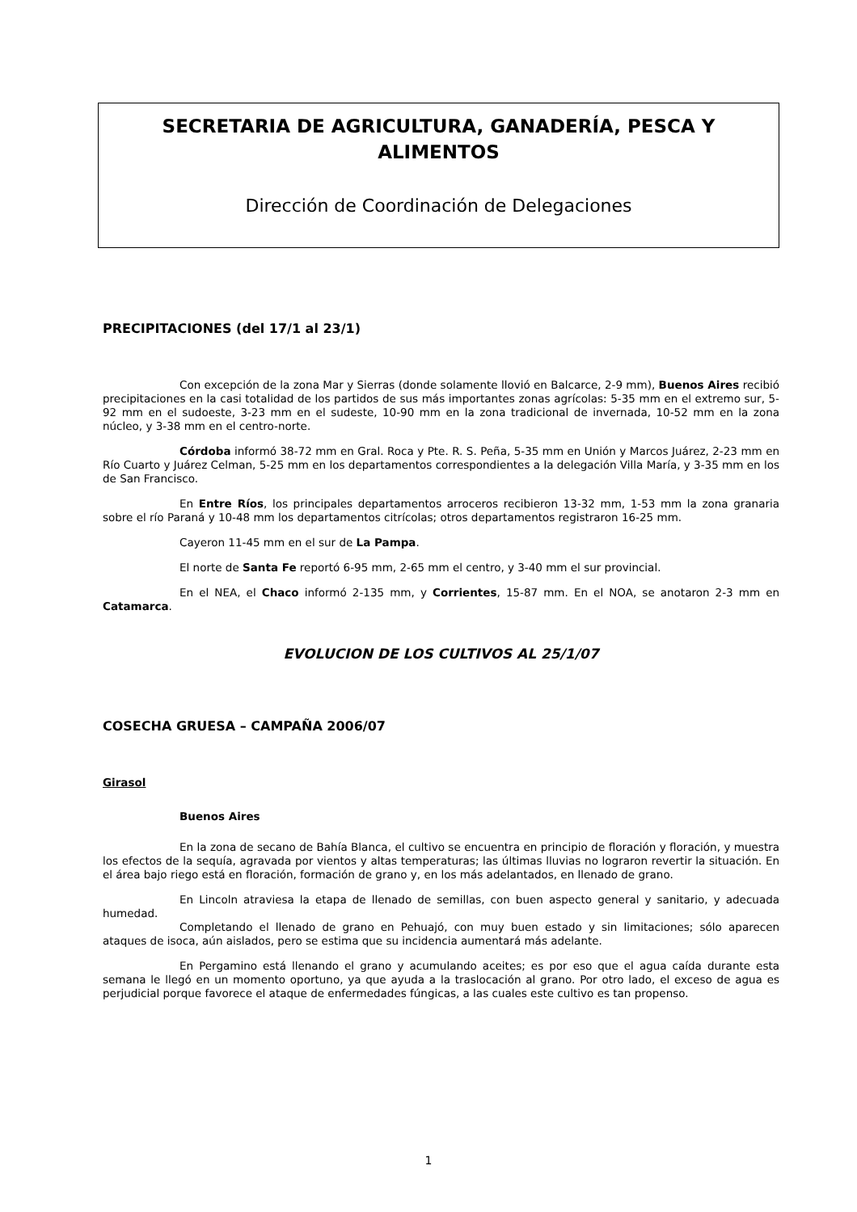SECRETARIA DE AGRICULTURA, GANADERÍA, PESCA Y ALIMENTOS
Dirección de Coordinación de Delegaciones
PRECIPITACIONES (del 17/1 al 23/1)
Con excepción de la zona Mar y Sierras (donde solamente llovió en Balcarce, 2-9 mm), Buenos Aires recibió precipitaciones en la casi totalidad de los partidos de sus más importantes zonas agrícolas: 5-35 mm en el extremo sur, 5-92 mm en el sudoeste, 3-23 mm en el sudeste, 10-90 mm en la zona tradicional de invernada, 10-52 mm en la zona núcleo, y 3-38 mm en el centro-norte.
Córdoba informó 38-72 mm en Gral. Roca y Pte. R. S. Peña, 5-35 mm en Unión y Marcos Juárez, 2-23 mm en Río Cuarto y Juárez Celman, 5-25 mm en los departamentos correspondientes a la delegación Villa María, y 3-35 mm en los de San Francisco.
En Entre Ríos, los principales departamentos arroceros recibieron 13-32 mm, 1-53 mm la zona granaria sobre el río Paraná y 10-48 mm los departamentos citrícolas; otros departamentos registraron 16-25 mm.
Cayeron 11-45 mm en el sur de La Pampa.
El norte de Santa Fe reportó 6-95 mm, 2-65 mm el centro, y 3-40 mm el sur provincial.
En el NEA, el Chaco informó 2-135 mm, y Corrientes, 15-87 mm. En el NOA, se anotaron 2-3 mm en Catamarca.
EVOLUCION DE LOS CULTIVOS AL 25/1/07
COSECHA GRUESA – CAMPAÑA 2006/07
Girasol
Buenos Aires
En la zona de secano de Bahía Blanca, el cultivo se encuentra en principio de floración y floración, y muestra los efectos de la sequía, agravada por vientos y altas temperaturas; las últimas lluvias no lograron revertir la situación. En el área bajo riego está en floración, formación de grano y, en los más adelantados, en llenado de grano.
En Lincoln atraviesa la etapa de llenado de semillas, con buen aspecto general y sanitario, y adecuada humedad.
Completando el llenado de grano en Pehuajó, con muy buen estado y sin limitaciones; sólo aparecen ataques de isoca, aún aislados, pero se estima que su incidencia aumentará más adelante.
En Pergamino está llenando el grano y acumulando aceites; es por eso que el agua caída durante esta semana le llegó en un momento oportuno, ya que ayuda a la traslocación al grano. Por otro lado, el exceso de agua es perjudicial porque favorece el ataque de enfermedades fúngicas, a las cuales este cultivo es tan propenso.
1